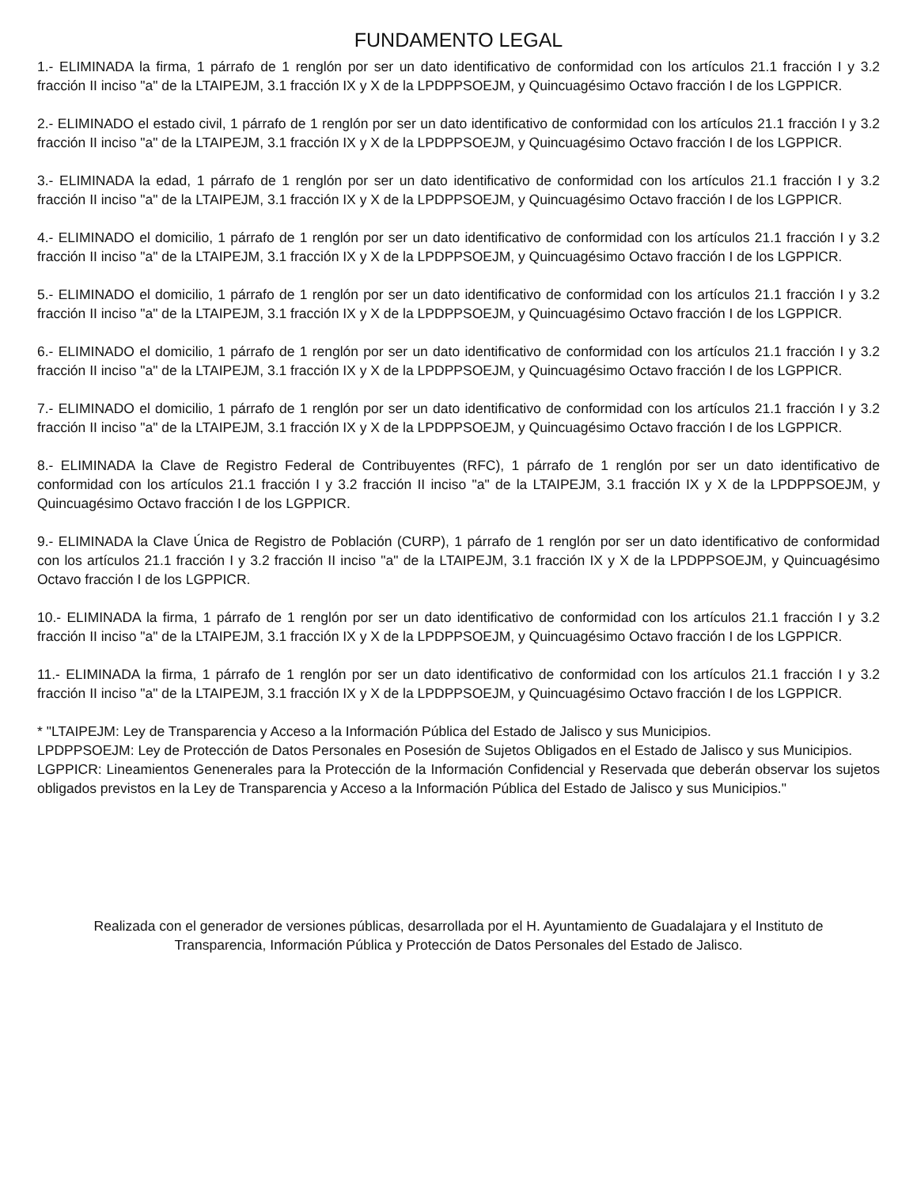FUNDAMENTO LEGAL
1.- ELIMINADA la firma, 1 párrafo de 1 renglón por ser un dato identificativo de conformidad con los artículos 21.1 fracción I y 3.2 fracción II inciso "a" de la LTAIPEJM, 3.1 fracción IX y X de la LPDPPSOEJM, y Quincuagésimo Octavo fracción I de los LGPPICR.
2.- ELIMINADO el estado civil, 1 párrafo de 1 renglón por ser un dato identificativo de conformidad con los artículos 21.1 fracción I y 3.2 fracción II inciso "a" de la LTAIPEJM, 3.1 fracción IX y X de la LPDPPSOEJM, y Quincuagésimo Octavo fracción I de los LGPPICR.
3.- ELIMINADA la edad, 1 párrafo de 1 renglón por ser un dato identificativo de conformidad con los artículos 21.1 fracción I y 3.2 fracción II inciso "a" de la LTAIPEJM, 3.1 fracción IX y X de la LPDPPSOEJM, y Quincuagésimo Octavo fracción I de los LGPPICR.
4.- ELIMINADO el domicilio, 1 párrafo de 1 renglón por ser un dato identificativo de conformidad con los artículos 21.1 fracción I y 3.2 fracción II inciso "a" de la LTAIPEJM, 3.1 fracción IX y X de la LPDPPSOEJM, y Quincuagésimo Octavo fracción I de los LGPPICR.
5.- ELIMINADO el domicilio, 1 párrafo de 1 renglón por ser un dato identificativo de conformidad con los artículos 21.1 fracción I y 3.2 fracción II inciso "a" de la LTAIPEJM, 3.1 fracción IX y X de la LPDPPSOEJM, y Quincuagésimo Octavo fracción I de los LGPPICR.
6.- ELIMINADO el domicilio, 1 párrafo de 1 renglón por ser un dato identificativo de conformidad con los artículos 21.1 fracción I y 3.2 fracción II inciso "a" de la LTAIPEJM, 3.1 fracción IX y X de la LPDPPSOEJM, y Quincuagésimo Octavo fracción I de los LGPPICR.
7.- ELIMINADO el domicilio, 1 párrafo de 1 renglón por ser un dato identificativo de conformidad con los artículos 21.1 fracción I y 3.2 fracción II inciso "a" de la LTAIPEJM, 3.1 fracción IX y X de la LPDPPSOEJM, y Quincuagésimo Octavo fracción I de los LGPPICR.
8.- ELIMINADA la Clave de Registro Federal de Contribuyentes (RFC), 1 párrafo de 1 renglón por ser un dato identificativo de conformidad con los artículos 21.1 fracción I y 3.2 fracción II inciso "a" de la LTAIPEJM, 3.1 fracción IX y X de la LPDPPSOEJM, y Quincuagésimo Octavo fracción I de los LGPPICR.
9.- ELIMINADA la Clave Única de Registro de Población (CURP), 1 párrafo de 1 renglón por ser un dato identificativo de conformidad con los artículos 21.1 fracción I y 3.2 fracción II inciso "a" de la LTAIPEJM, 3.1 fracción IX y X de la LPDPPSOEJM, y Quincuagésimo Octavo fracción I de los LGPPICR.
10.- ELIMINADA la firma, 1 párrafo de 1 renglón por ser un dato identificativo de conformidad con los artículos 21.1 fracción I y 3.2 fracción II inciso "a" de la LTAIPEJM, 3.1 fracción IX y X de la LPDPPSOEJM, y Quincuagésimo Octavo fracción I de los LGPPICR.
11.- ELIMINADA la firma, 1 párrafo de 1 renglón por ser un dato identificativo de conformidad con los artículos 21.1 fracción I y 3.2 fracción II inciso "a" de la LTAIPEJM, 3.1 fracción IX y X de la LPDPPSOEJM, y Quincuagésimo Octavo fracción I de los LGPPICR.
* "LTAIPEJM: Ley de Transparencia y Acceso a la Información Pública del Estado de Jalisco y sus Municipios.
LPDPPSOEJM: Ley de Protección de Datos Personales en Posesión de Sujetos Obligados en el Estado de Jalisco y sus Municipios.
LGPPICR: Lineamientos Genenerales para la Protección de la Información Confidencial y Reservada que deberán observar los sujetos obligados previstos en la Ley de Transparencia y Acceso a la Información Pública del Estado de Jalisco y sus Municipios."
Realizada con el generador de versiones públicas, desarrollada por el H. Ayuntamiento de Guadalajara y el Instituto de
Transparencia, Información Pública y Protección de Datos Personales del Estado de Jalisco.